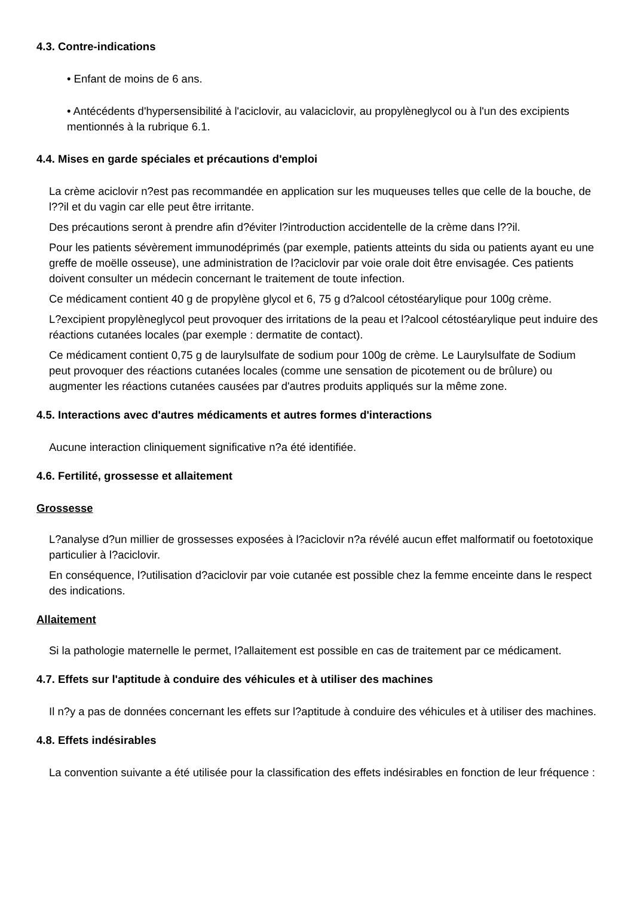4.3. Contre-indications
• Enfant de moins de 6 ans.
• Antécédents d'hypersensibilité à l'aciclovir, au valaciclovir, au propylèneglycol ou à l'un des excipients mentionnés à la rubrique 6.1.
4.4. Mises en garde spéciales et précautions d'emploi
La crème aciclovir n?est pas recommandée en application sur les muqueuses telles que celle de la bouche, de l??il et du vagin car elle peut être irritante.
Des précautions seront à prendre afin d?éviter l?introduction accidentelle de la crème dans l??il.
Pour les patients sévèrement immunodéprimés (par exemple, patients atteints du sida ou patients ayant eu une greffe de moëlle osseuse), une administration de l?aciclovir par voie orale doit être envisagée. Ces patients doivent consulter un médecin concernant le traitement de toute infection.
Ce médicament contient 40 g de propylène glycol et 6, 75 g d?alcool cétostéarylique pour 100g crème.
L?excipient propylèneglycol peut provoquer des irritations de la peau et l?alcool cétostéarylique peut induire des réactions cutanées locales (par exemple : dermatite de contact).
Ce médicament contient 0,75 g de laurylsulfate de sodium pour 100g de crème. Le Laurylsulfate de Sodium peut provoquer des réactions cutanées locales (comme une sensation de picotement ou de brûlure) ou augmenter les réactions cutanées causées par d'autres produits appliqués sur la même zone.
4.5. Interactions avec d'autres médicaments et autres formes d'interactions
Aucune interaction cliniquement significative n?a été identifiée.
4.6. Fertilité, grossesse et allaitement
Grossesse
L?analyse d?un millier de grossesses exposées à l?aciclovir n?a révélé aucun effet malformatif ou foetotoxique particulier à l?aciclovir.
En conséquence, l?utilisation d?aciclovir par voie cutanée est possible chez la femme enceinte dans le respect des indications.
Allaitement
Si la pathologie maternelle le permet, l?allaitement est possible en cas de traitement par ce médicament.
4.7. Effets sur l'aptitude à conduire des véhicules et à utiliser des machines
Il n?y a pas de données concernant les effets sur l?aptitude à conduire des véhicules et à utiliser des machines.
4.8. Effets indésirables
La convention suivante a été utilisée pour la classification des effets indésirables en fonction de leur fréquence :